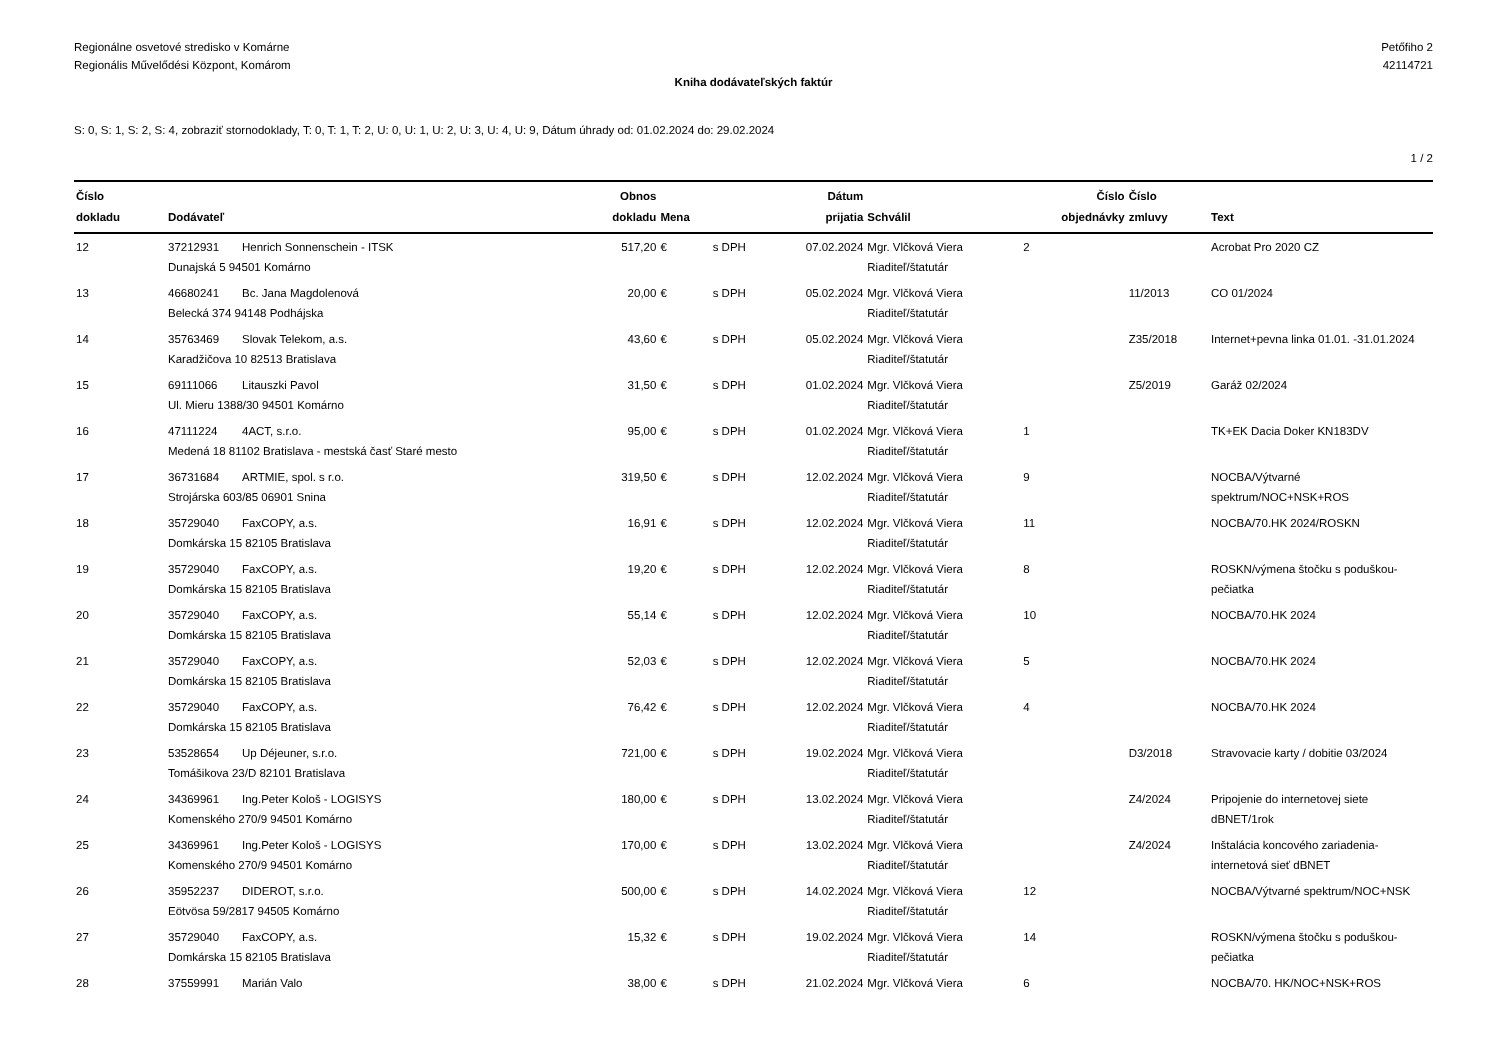Regionálne osvetové stredisko v Komárne
Regionális Művelődési Központ, Komárom
Petőfiho 2
42114721
Kniha dodávateľských faktúr
S: 0, S: 1, S: 2, S: 4, zobraziť stornodoklady, T: 0, T: 1, T: 2, U: 0, U: 1, U: 2, U: 3, U: 4, U: 9, Dátum úhrady od: 01.02.2024 do: 29.02.2024
1 / 2
| Číslo dokladu | Dodávateľ | | Obnos dokladu | Mena | | Dátum prijatia | Schválil | Číslo objednávky | Číslo zmluvy | Text |
| --- | --- | --- | --- | --- | --- | --- | --- | --- | --- | --- |
| 12 | 37212931 | Henrich Sonnenschein - ITSK Dunajská 5 94501 Komárno | 517,20 | € | s DPH | 07.02.2024 | Mgr. Vlčková Viera Riaditeľ/štatutár | 2 | | Acrobat Pro 2020 CZ |
| 13 | 46680241 | Bc. Jana Magdolenová Belecká 374 94148 Podhájska | 20,00 | € | s DPH | 05.02.2024 | Mgr. Vlčková Viera Riaditeľ/štatutár | | 11/2013 | CO 01/2024 |
| 14 | 35763469 | Slovak Telekom, a.s. Karadžičova 10 82513 Bratislava | 43,60 | € | s DPH | 05.02.2024 | Mgr. Vlčková Viera Riaditeľ/štatutár | | Z35/2018 | Internet+pevna linka 01.01. -31.01.2024 |
| 15 | 69111066 | Litauszki Pavol Ul. Mieru 1388/30 94501 Komárno | 31,50 | € | s DPH | 01.02.2024 | Mgr. Vlčková Viera Riaditeľ/štatutár | | Z5/2019 | Garáž 02/2024 |
| 16 | 47111224 | 4ACT, s.r.o. Medená 18 81102 Bratislava - mestská časť Staré mesto | 95,00 | € | s DPH | 01.02.2024 | Mgr. Vlčková Viera Riaditeľ/štatutár | 1 | | TK+EK Dacia Doker KN183DV |
| 17 | 36731684 | ARTMIE, spol. s r.o. Strojárska 603/85 06901 Snina | 319,50 | € | s DPH | 12.02.2024 | Mgr. Vlčková Viera Riaditeľ/štatutár | 9 | | NOCBA/Výtvarné spektrum/NOC+NSK+ROS |
| 18 | 35729040 | FaxCOPY, a.s. Domkárska 15 82105 Bratislava | 16,91 | € | s DPH | 12.02.2024 | Mgr. Vlčková Viera Riaditeľ/štatutár | 11 | | NOCBA/70.HK 2024/ROSKN |
| 19 | 35729040 | FaxCOPY, a.s. Domkárska 15 82105 Bratislava | 19,20 | € | s DPH | 12.02.2024 | Mgr. Vlčková Viera Riaditeľ/štatutár | 8 | | ROSKN/výmena štočku s poduškou-pečiatka |
| 20 | 35729040 | FaxCOPY, a.s. Domkárska 15 82105 Bratislava | 55,14 | € | s DPH | 12.02.2024 | Mgr. Vlčková Viera Riaditeľ/štatutár | 10 | | NOCBA/70.HK 2024 |
| 21 | 35729040 | FaxCOPY, a.s. Domkárska 15 82105 Bratislava | 52,03 | € | s DPH | 12.02.2024 | Mgr. Vlčková Viera Riaditeľ/štatutár | 5 | | NOCBA/70.HK 2024 |
| 22 | 35729040 | FaxCOPY, a.s. Domkárska 15 82105 Bratislava | 76,42 | € | s DPH | 12.02.2024 | Mgr. Vlčková Viera Riaditeľ/štatutár | 4 | | NOCBA/70.HK 2024 |
| 23 | 53528654 | Up Déjeuner, s.r.o. Tomášikova 23/D 82101 Bratislava | 721,00 | € | s DPH | 19.02.2024 | Mgr. Vlčková Viera Riaditeľ/štatutár | | D3/2018 | Stravovacie karty / dobitie 03/2024 |
| 24 | 34369961 | Ing.Peter Kološ - LOGISYS Komenského 270/9 94501 Komárno | 180,00 | € | s DPH | 13.02.2024 | Mgr. Vlčková Viera Riaditeľ/štatutár | | Z4/2024 | Pripojenie do internetovej siete dBNET/1rok |
| 25 | 34369961 | Ing.Peter Kološ - LOGISYS Komenského 270/9 94501 Komárno | 170,00 | € | s DPH | 13.02.2024 | Mgr. Vlčková Viera Riaditeľ/štatutár | | Z4/2024 | Inštalácia koncového zariadenia-internetová sieť dBNET |
| 26 | 35952237 | DIDEROT, s.r.o. Eötvösa 59/2817 94505 Komárno | 500,00 | € | s DPH | 14.02.2024 | Mgr. Vlčková Viera Riaditeľ/štatutár | 12 | | NOCBA/Výtvarné spektrum/NOC+NSK |
| 27 | 35729040 | FaxCOPY, a.s. Domkárska 15 82105 Bratislava | 15,32 | € | s DPH | 19.02.2024 | Mgr. Vlčková Viera Riaditeľ/štatutár | 14 | | ROSKN/výmena štočku s poduškou-pečiatka |
| 28 | 37559991 | Marián Valo | 38,00 | € | s DPH | 21.02.2024 | Mgr. Vlčková Viera | 6 | | NOCBA/70. HK/NOC+NSK+ROS |